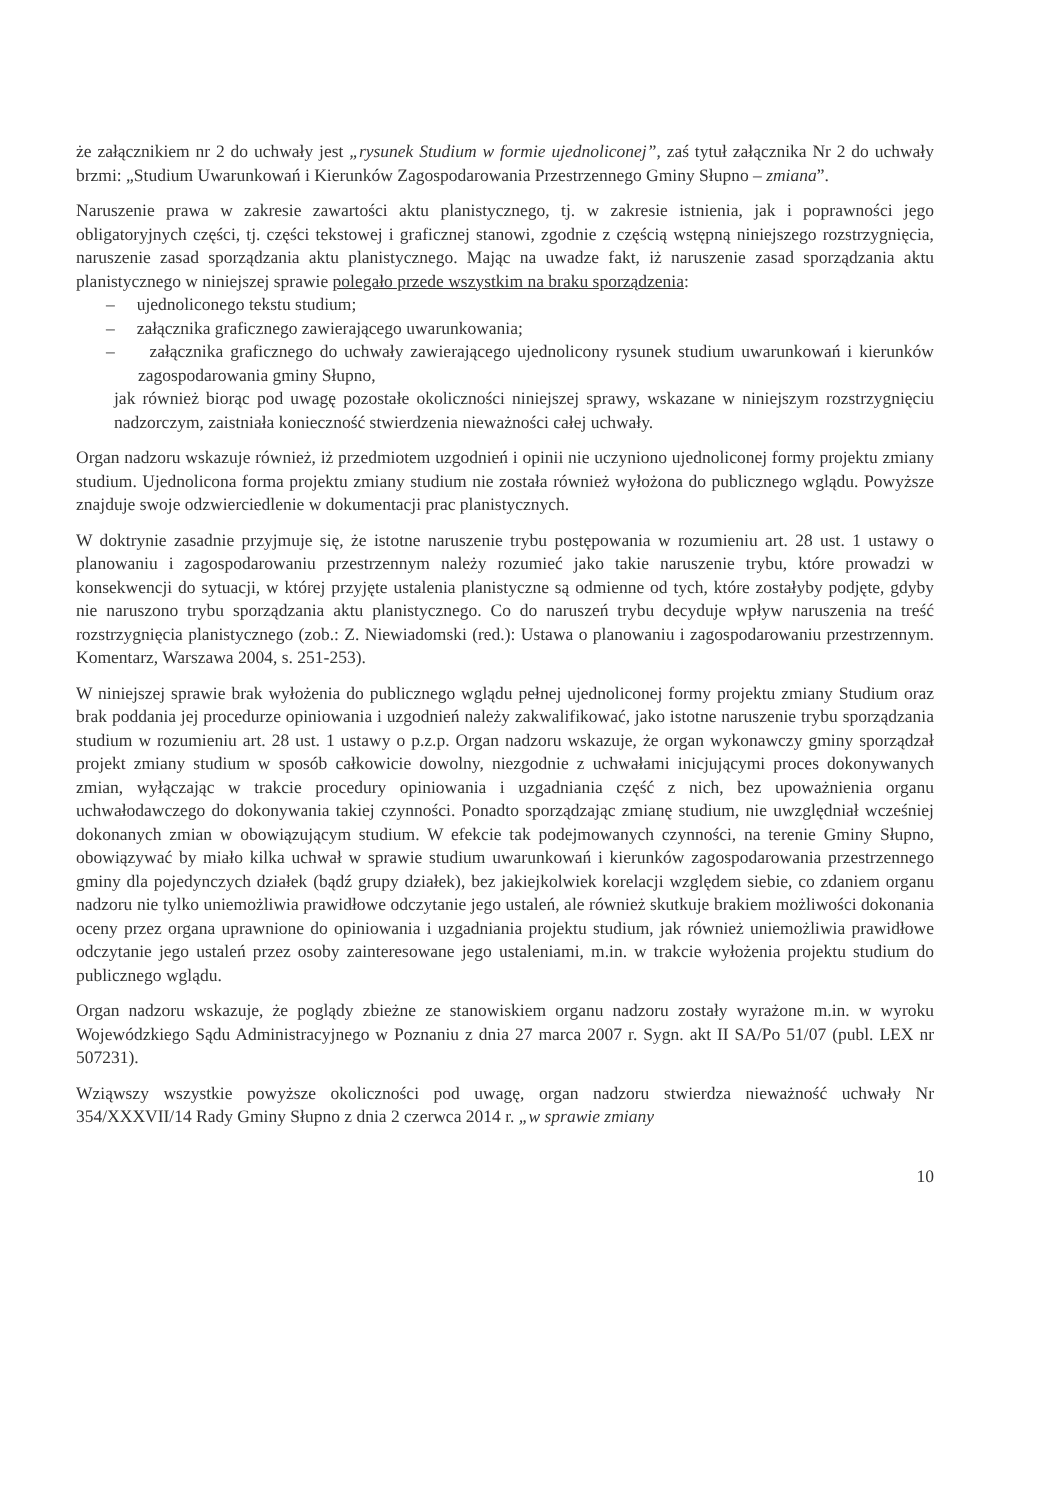że załącznikiem nr 2 do uchwały jest „rysunek Studium w formie ujednoliconej”, zaś tytuł załącznika Nr 2 do uchwały brzmi: „Studium Uwarunkowań i Kierunków Zagospodarowania Przestrzennego Gminy Słupno – zmiana”.
Naruszenie prawa w zakresie zawartości aktu planistycznego, tj. w zakresie istnienia, jak i poprawności jego obligatoryjnych części, tj. części tekstowej i graficznej stanowi, zgodnie z częścią wstępną niniejszego rozstrzygnięcia, naruszenie zasad sporządzania aktu planistycznego. Mając na uwadze fakt, iż naruszenie zasad sporządzania aktu planistycznego w niniejszej sprawie polegało przede wszystkim na braku sporządzenia:
– ujednoliconego tekstu studium;
– załącznika graficznego zawierającego uwarunkowania;
– załącznika graficznego do uchwały zawierającego ujednolicony rysunek studium uwarunkowań i kierunków zagospodarowania gminy Słupno,
jak również biorąc pod uwagę pozostałe okoliczności niniejszej sprawy, wskazane w niniejszym rozstrzygnięciu nadzorczym, zaistniała konieczność stwierdzenia nieważności całej uchwały.
Organ nadzoru wskazuje również, iż przedmiotem uzgodnień i opinii nie uczyniono ujednoliconej formy projektu zmiany studium. Ujednolicona forma projektu zmiany studium nie została również wyłożona do publicznego wglądu. Powyższe znajduje swoje odzwierciedlenie w dokumentacji prac planistycznych.
W doktrynie zasadnie przyjmuje się, że istotne naruszenie trybu postępowania w rozumieniu art. 28 ust. 1 ustawy o planowaniu i zagospodarowaniu przestrzennym należy rozumieć jako takie naruszenie trybu, które prowadzi w konsekwencji do sytuacji, w której przyjęte ustalenia planistyczne są odmienne od tych, które zostałyby podjęte, gdyby nie naruszono trybu sporządzania aktu planistycznego. Co do naruszeń trybu decyduje wpływ naruszenia na treść rozstrzygnięcia planistycznego (zob.: Z. Niewiadomski (red.): Ustawa o planowaniu i zagospodarowaniu przestrzennym. Komentarz, Warszawa 2004, s. 251-253).
W niniejszej sprawie brak wyłożenia do publicznego wglądu pełnej ujednoliconej formy projektu zmiany Studium oraz brak poddania jej procedurze opiniowania i uzgodnień należy zakwalifikować, jako istotne naruszenie trybu sporządzania studium w rozumieniu art. 28 ust. 1 ustawy o p.z.p. Organ nadzoru wskazuje, że organ wykonawczy gminy sporządzał projekt zmiany studium w sposób całkowicie dowolny, niezgodnie z uchwałami inicjującymi proces dokonywanych zmian, wyłączając w trakcie procedury opiniowania i uzgadniania część z nich, bez upoważnienia organu uchwałodawczego do dokonywania takiej czynności. Ponadto sporządzając zmianę studium, nie uwzględniał wcześniej dokonanych zmian w obowiązującym studium. W efekcie tak podejmowanych czynności, na terenie Gminy Słupno, obowiązywać by miało kilka uchwał w sprawie studium uwarunkowań i kierunków zagospodarowania przestrzennego gminy dla pojedynczych działek (bądź grupy działek), bez jakiejkolwiek korelacji względem siebie, co zdaniem organu nadzoru nie tylko uniemożliwia prawidłowe odczytanie jego ustaleń, ale również skutkuje brakiem możliwości dokonania oceny przez organa uprawnione do opiniowania i uzgadniania projektu studium, jak również uniemożliwia prawidłowe odczytanie jego ustaleń przez osoby zainteresowane jego ustaleniami, m.in. w trakcie wyłożenia projektu studium do publicznego wglądu.
Organ nadzoru wskazuje, że poglądy zbieżne ze stanowiskiem organu nadzoru zostały wyrażone m.in. w wyroku Wojewódzkiego Sądu Administracyjnego w Poznaniu z dnia 27 marca 2007 r. Sygn. akt II SA/Po 51/07 (publ. LEX nr 507231).
Wziąwszy wszystkie powyższe okoliczności pod uwagę, organ nadzoru stwierdza nieważność uchwały Nr 354/XXXVII/14 Rady Gminy Słupno z dnia 2 czerwca 2014 r. „w sprawie zmiany
10